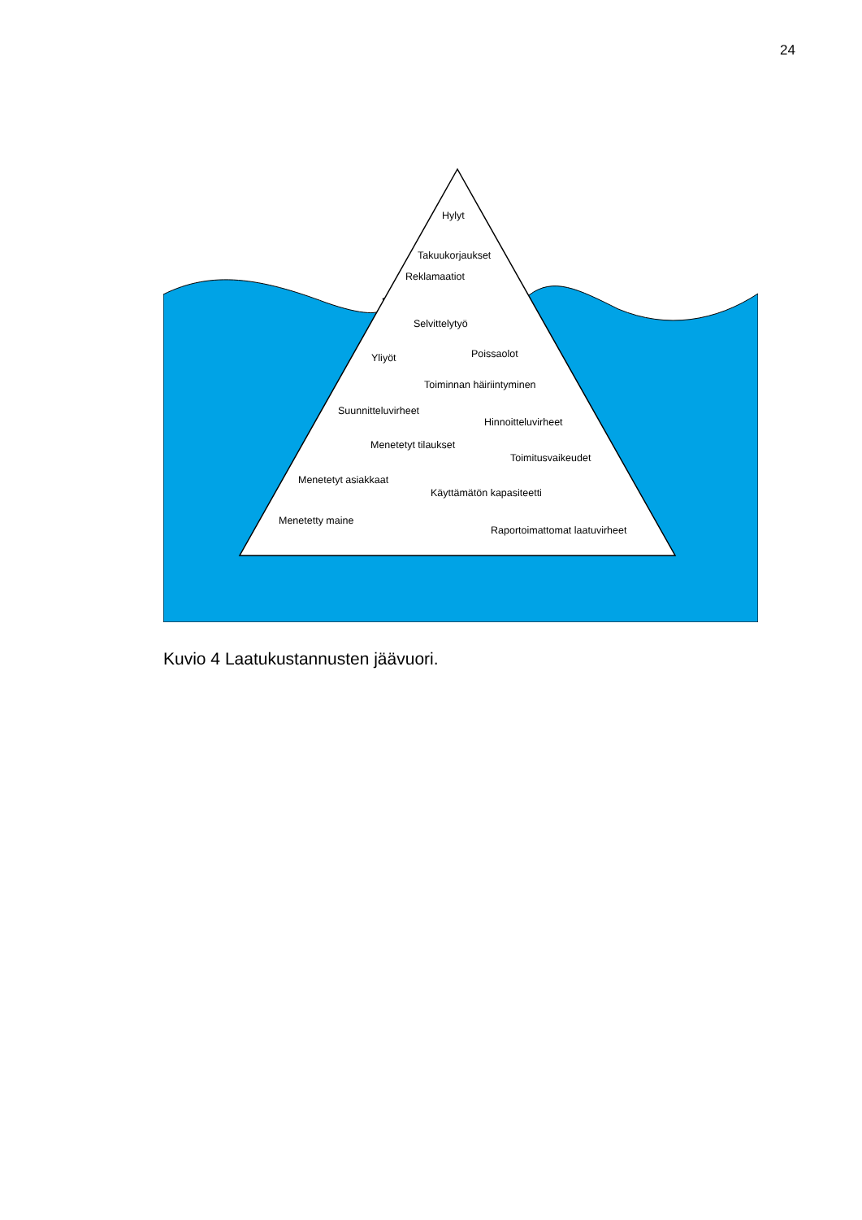24
Hylyt
Takuukorjaukset
Reklamaatiot
Selvittelytyö
Yliyöt Poissaolot
Toiminnan häiriintyminen
Suunnitteluvirheet
Hinnoitteluvirheet
Menetetyt tilaukset
Toimitusvaikeudet
Menetetyt asiakkaat
Käyttämätön kapasiteetti
Menetetty maine
Raportoimattomat laatuvirheet
Kuvio 4 Laatukustannusten jäävuori.